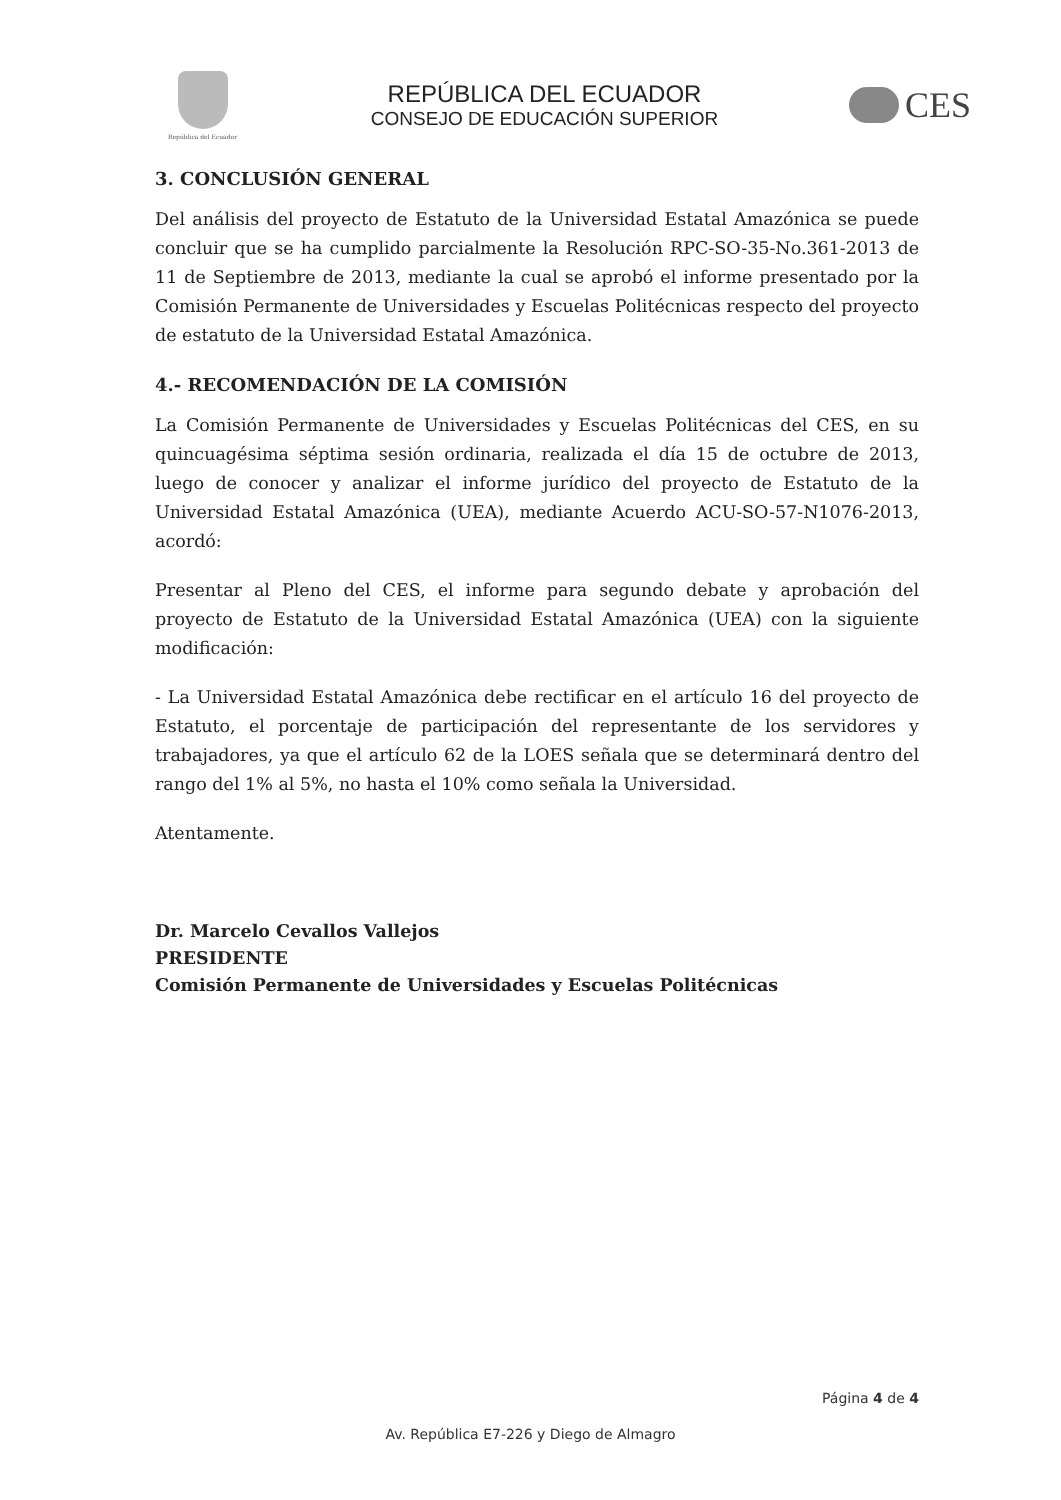República del Ecuador
REPÚBLICA DEL ECUADOR
CONSEJO DE EDUCACIÓN SUPERIOR
CES
3. CONCLUSIÓN GENERAL
Del análisis del proyecto de Estatuto de la Universidad Estatal Amazónica se puede concluir que se ha cumplido parcialmente la Resolución RPC-SO-35-No.361-2013 de 11 de Septiembre de 2013, mediante la cual se aprobó el informe presentado por la Comisión Permanente de Universidades y Escuelas Politécnicas respecto del proyecto de estatuto de la Universidad Estatal Amazónica.
4.- RECOMENDACIÓN DE LA COMISIÓN
La Comisión Permanente de Universidades y Escuelas Politécnicas del CES, en su quincuagésima séptima sesión ordinaria, realizada el día 15 de octubre de 2013, luego de conocer y analizar el informe jurídico del proyecto de Estatuto de la Universidad Estatal Amazónica (UEA), mediante Acuerdo ACU-SO-57-N1076-2013, acordó:
Presentar al Pleno del CES, el informe para segundo debate y aprobación del proyecto de Estatuto de la Universidad Estatal Amazónica (UEA) con la siguiente modificación:
- La Universidad Estatal Amazónica debe rectificar en el artículo 16 del proyecto de Estatuto, el porcentaje de participación del representante de los servidores y trabajadores, ya que el artículo 62 de la LOES señala que se determinará dentro del rango del 1% al 5%, no hasta el 10% como señala la Universidad.
Atentamente.
Dr. Marcelo Cevallos Vallejos
PRESIDENTE
Comisión Permanente de Universidades y Escuelas Politécnicas
Página 4 de 4
Av. República E7-226 y Diego de Almagro